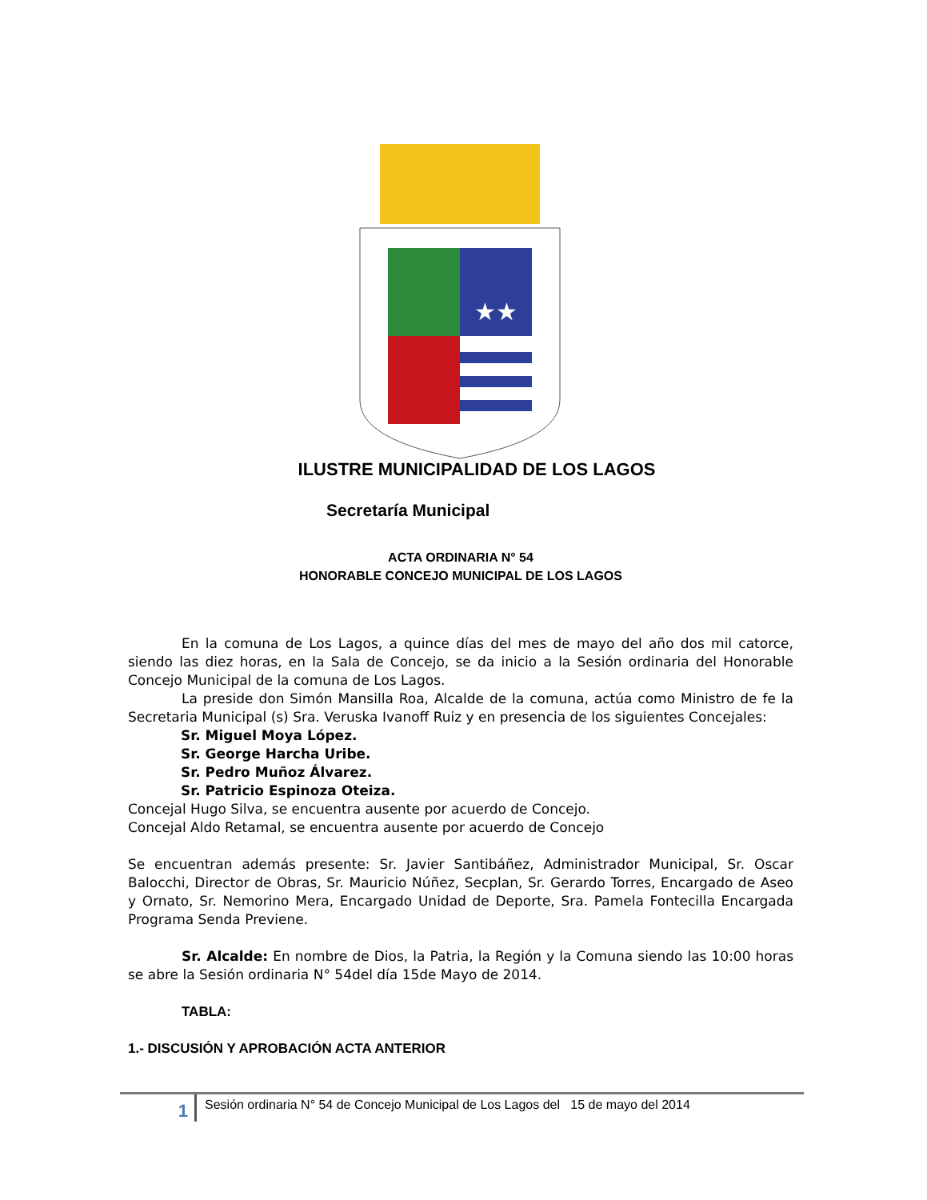★★
ILUSTRE MUNICIPALIDAD DE LOS LAGOS
Secretaría Municipal
ACTA ORDINARIA N° 54
HONORABLE CONCEJO MUNICIPAL DE LOS LAGOS
En la comuna de Los Lagos, a quince días del mes de mayo del año dos mil catorce, siendo las diez horas, en la Sala de Concejo, se da inicio a la Sesión ordinaria del Honorable Concejo Municipal de la comuna de Los Lagos.
La preside don Simón Mansilla Roa, Alcalde de la comuna, actúa como Ministro de fe la Secretaria Municipal (s) Sra. Veruska Ivanoff Ruiz y en presencia de los siguientes Concejales:
Sr. Miguel Moya López.
Sr. George Harcha Uribe.
Sr. Pedro Muñoz Álvarez.
Sr. Patricio Espinoza Oteiza.
Concejal Hugo Silva, se encuentra ausente por acuerdo de Concejo.
Concejal Aldo Retamal, se encuentra ausente por acuerdo de Concejo
Se encuentran además presente: Sr. Javier Santibáñez, Administrador Municipal, Sr. Oscar Balocchi, Director de Obras, Sr. Mauricio Núñez, Secplan, Sr. Gerardo Torres, Encargado de Aseo y Ornato, Sr. Nemorino Mera, Encargado Unidad de Deporte, Sra. Pamela Fontecilla Encargada Programa Senda Previene.
Sr. Alcalde: En nombre de Dios, la Patria, la Región y la Comuna siendo las 10:00 horas se abre la Sesión ordinaria N° 54del día 15de Mayo de 2014.
TABLA:
1.- DISCUSIÓN Y APROBACIÓN ACTA ANTERIOR
1
Sesión ordinaria N° 54 de Concejo Municipal de Los Lagos del 15 de mayo del 2014